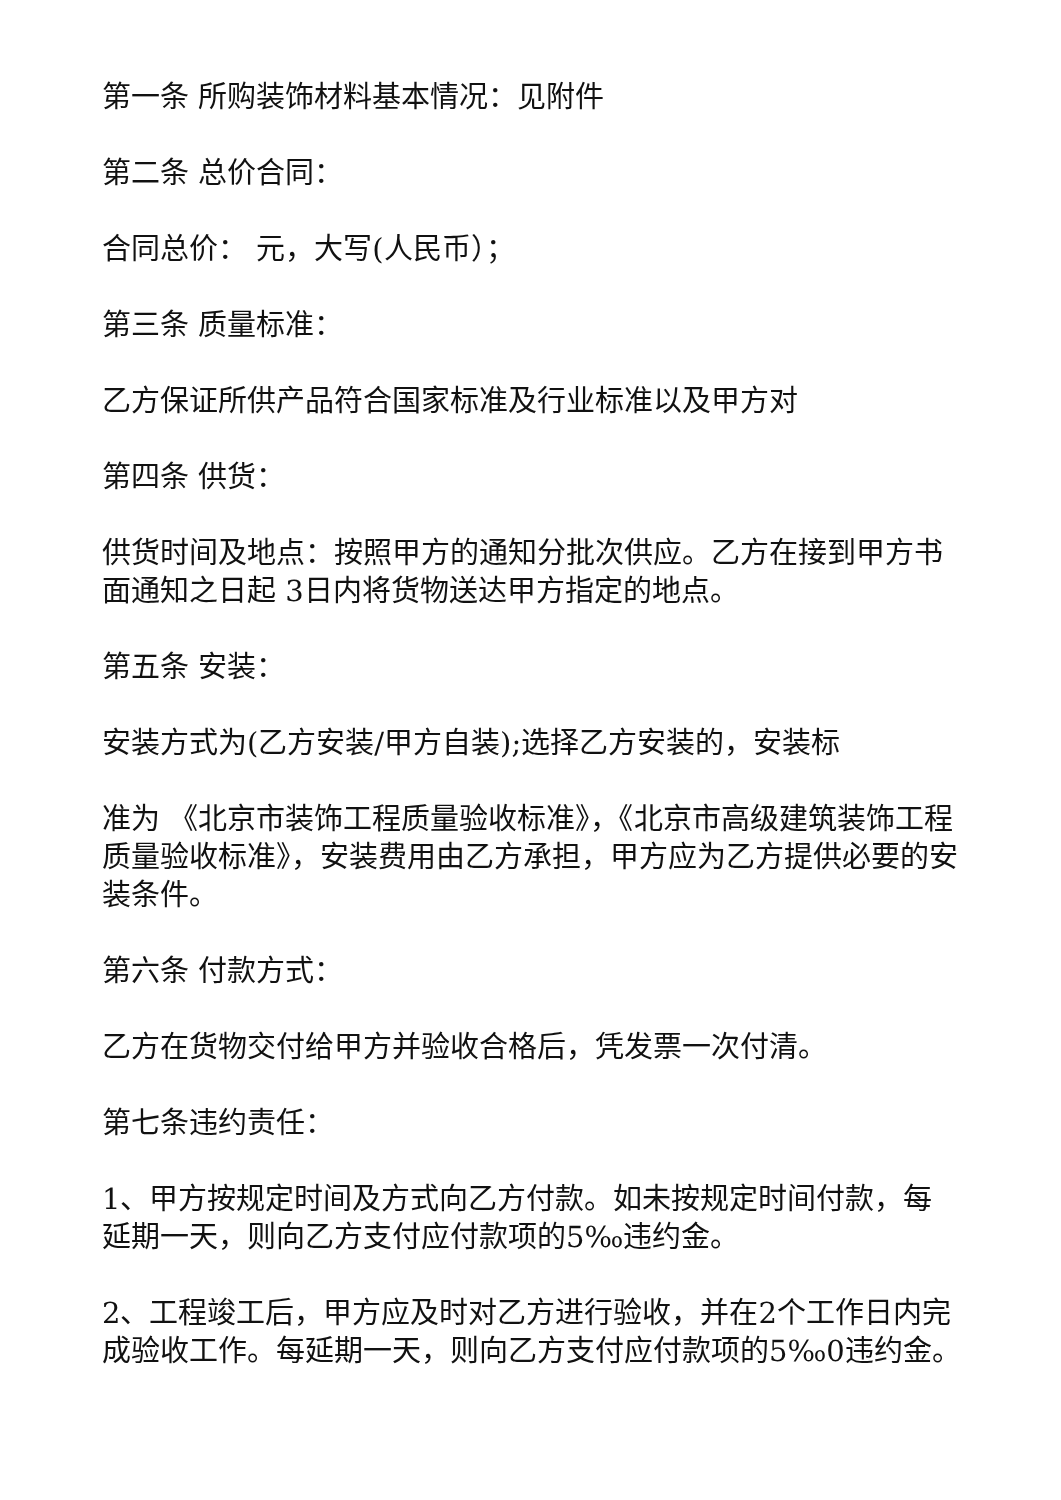第一条 所购装饰材料基本情况：见附件
第二条 总价合同：
合同总价： 元，大写(人民币）；
第三条 质量标准：
乙方保证所供产品符合国家标准及行业标准以及甲方对
第四条 供货：
供货时间及地点：按照甲方的通知分批次供应。乙方在接到甲方书面通知之日起 3日内将货物送达甲方指定的地点。
第五条 安装：
安装方式为(乙方安装/甲方自装);选择乙方安装的，安装标
准为 《北京市装饰工程质量验收标准》，《北京市高级建筑装饰工程质量验收标准》，安装费用由乙方承担，甲方应为乙方提供必要的安装条件。
第六条 付款方式：
乙方在货物交付给甲方并验收合格后，凭发票一次付清。
第七条违约责任：
1、甲方按规定时间及方式向乙方付款。如未按规定时间付款，每延期一天，则向乙方支付应付款项的5‰违约金。
2、工程竣工后，甲方应及时对乙方进行验收，并在2个工作日内完成验收工作。每延期一天，则向乙方支付应付款项的5‰0违约金。